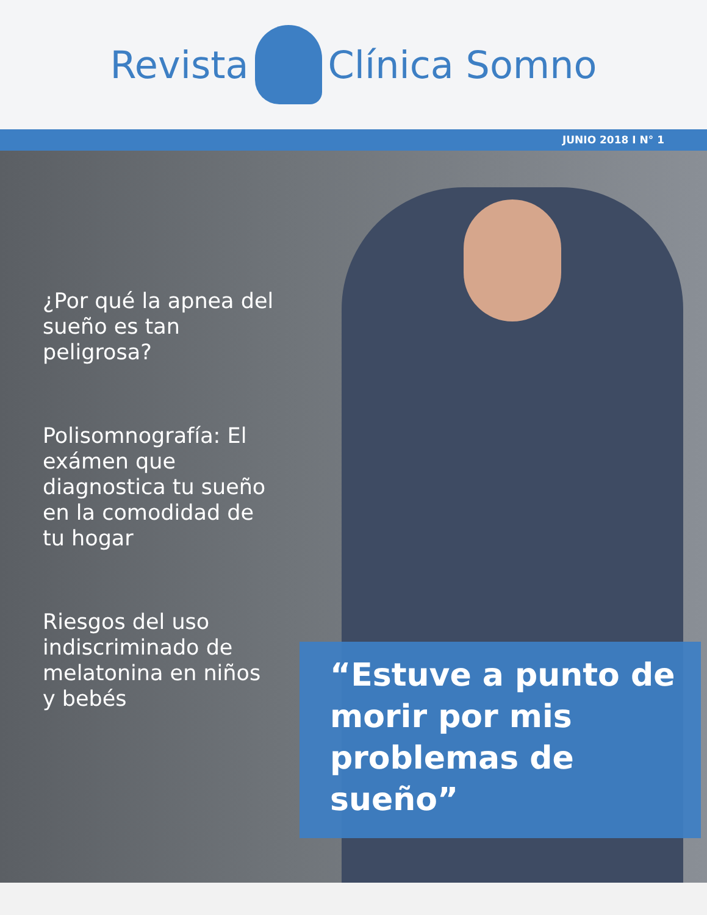Revista Clínica Somno
JUNIO 2018 I N° 1
¿Por qué la apnea del sueño es tan peligrosa?
Polisomnografía: El exámen que diagnostica tu sueño en la comodidad de tu hogar
Riesgos del uso indiscriminado de melatonina en niños y bebés
“Estuve a punto de morir por mis problemas de sueño”